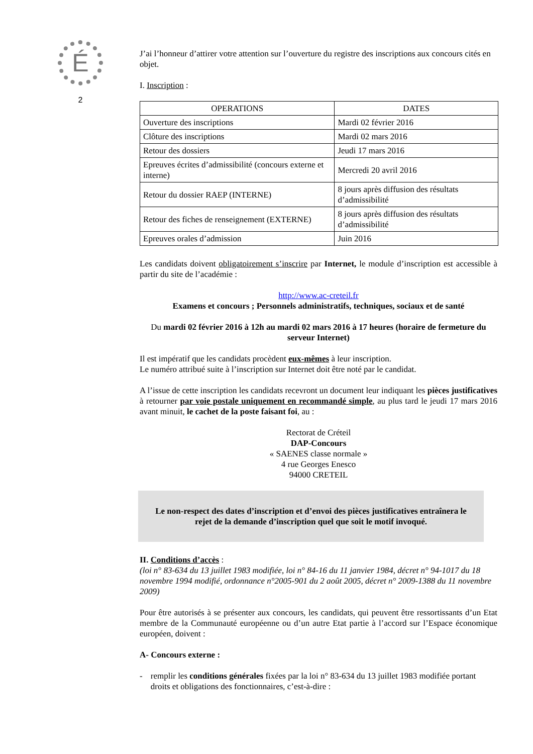É
2
J’ai l’honneur d’attirer votre attention sur l’ouverture du registre des inscriptions aux concours cités en objet.
I. Inscription :
| OPERATIONS | DATES |
| --- | --- |
| Ouverture des inscriptions | Mardi 02 février 2016 |
| Clôture des inscriptions | Mardi 02 mars 2016 |
| Retour des dossiers | Jeudi 17 mars 2016 |
| Epreuves écrites d’admissibilité (concours externe et interne) | Mercredi 20 avril 2016 |
| Retour du dossier RAEP (INTERNE) | 8 jours après diffusion des résultats d’admissibilité |
| Retour des fiches de renseignement (EXTERNE) | 8 jours après diffusion des résultats d’admissibilité |
| Epreuves orales d’admission | Juin 2016 |
Les candidats doivent obligatoirement s’inscrire par Internet, le module d’inscription est accessible à partir du site de l’académie :
http://www.ac-creteil.fr
Examens et concours ; Personnels administratifs, techniques, sociaux et de santé
Du mardi 02 février 2016 à 12h au mardi 02 mars 2016 à 17 heures (horaire de fermeture du serveur Internet)
Il est impératif que les candidats procèdent eux-mêmes à leur inscription.
Le numéro attribué suite à l’inscription sur Internet doit être noté par le candidat.
A l’issue de cette inscription les candidats recevront un document leur indiquant les pièces justificatives à retourner par voie postale uniquement en recommandé simple, au plus tard le jeudi 17 mars 2016 avant minuit, le cachet de la poste faisant foi, au :
Rectorat de Créteil
DAP-Concours
« SAENES classe normale »
4 rue Georges Enesco
94000 CRETEIL
Le non-respect des dates d’inscription et d’envoi des pièces justificatives entraînera le rejet de la demande d’inscription quel que soit le motif invoqué.
II. Conditions d’accès :
(loi n° 83-634 du 13 juillet 1983 modifiée, loi n° 84-16 du 11 janvier 1984, décret n° 94-1017 du 18 novembre 1994 modifié, ordonnance n°2005-901 du 2 août 2005, décret n° 2009-1388 du 11 novembre 2009)
Pour être autorisés à se présenter aux concours, les candidats, qui peuvent être ressortissants d’un Etat membre de la Communauté européenne ou d’un autre Etat partie à l’accord sur l’Espace économique européen, doivent :
A- Concours externe :
- remplir les conditions générales fixées par la loi n° 83-634 du 13 juillet 1983 modifiée portant droits et obligations des fonctionnaires, c’est-à-dire :